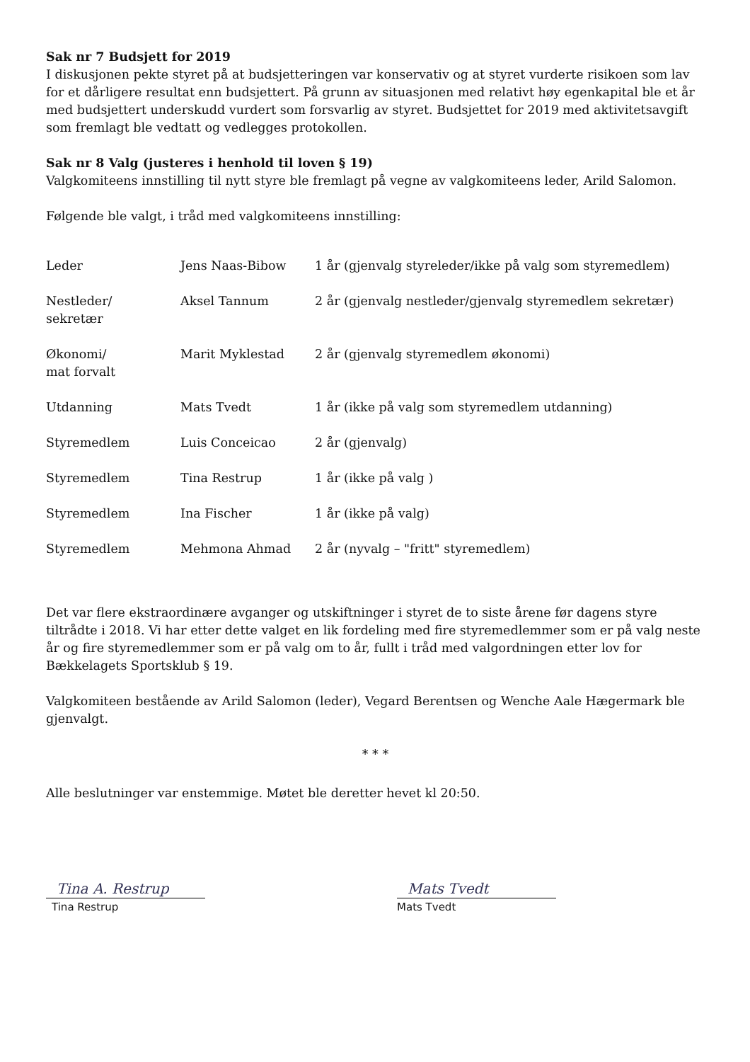Sak nr 7 Budsjett for 2019
I diskusjonen pekte styret på at budsjetteringen var konservativ og at styret vurderte risikoen som lav for et dårligere resultat enn budsjettert. På grunn av situasjonen med relativt høy egenkapital ble et år med budsjettert underskudd vurdert som forsvarlig av styret. Budsjettet for 2019 med aktivitetsavgift som fremlagt ble vedtatt og vedlegges protokollen.
Sak nr 8 Valg (justeres i henhold til loven § 19)
Valgkomiteens innstilling til nytt styre ble fremlagt på vegne av valgkomiteens leder, Arild Salomon.
Følgende ble valgt, i tråd med valgkomiteens innstilling:
| Leder | Jens Naas-Bibow | 1 år (gjenvalg styreleder/ikke på valg som styremedlem) |
| Nestleder/ sekretær | Aksel Tannum | 2 år (gjenvalg nestleder/gjenvalg styremedlem sekretær) |
| Økonomi/ mat forvalt | Marit Myklestad | 2 år (gjenvalg styremedlem økonomi) |
| Utdanning | Mats Tvedt | 1 år (ikke på valg som styremedlem utdanning) |
| Styremedlem | Luis Conceicao | 2 år (gjenvalg) |
| Styremedlem | Tina Restrup | 1 år (ikke på valg ) |
| Styremedlem | Ina Fischer | 1 år (ikke på valg) |
| Styremedlem | Mehmona Ahmad | 2 år (nyvalg – "fritt" styremedlem) |
Det var flere ekstraordinære avganger og utskiftninger i styret de to siste årene før dagens styre tiltrådte i 2018. Vi har etter dette valget en lik fordeling med fire styremedlemmer som er på valg neste år og fire styremedlemmer som er på valg om to år, fullt i tråd med valgordningen etter lov for Bækkelagets Sportsklub § 19.
Valgkomiteen bestående av Arild Salomon (leder), Vegard Berentsen og Wenche Aale Hægermark ble gjenvalgt.
* * *
Alle beslutninger var enstemmige. Møtet ble deretter hevet kl 20:50.
Tina A. Restrup
Tina Restrup
Mats Tvedt
Mats Tvedt